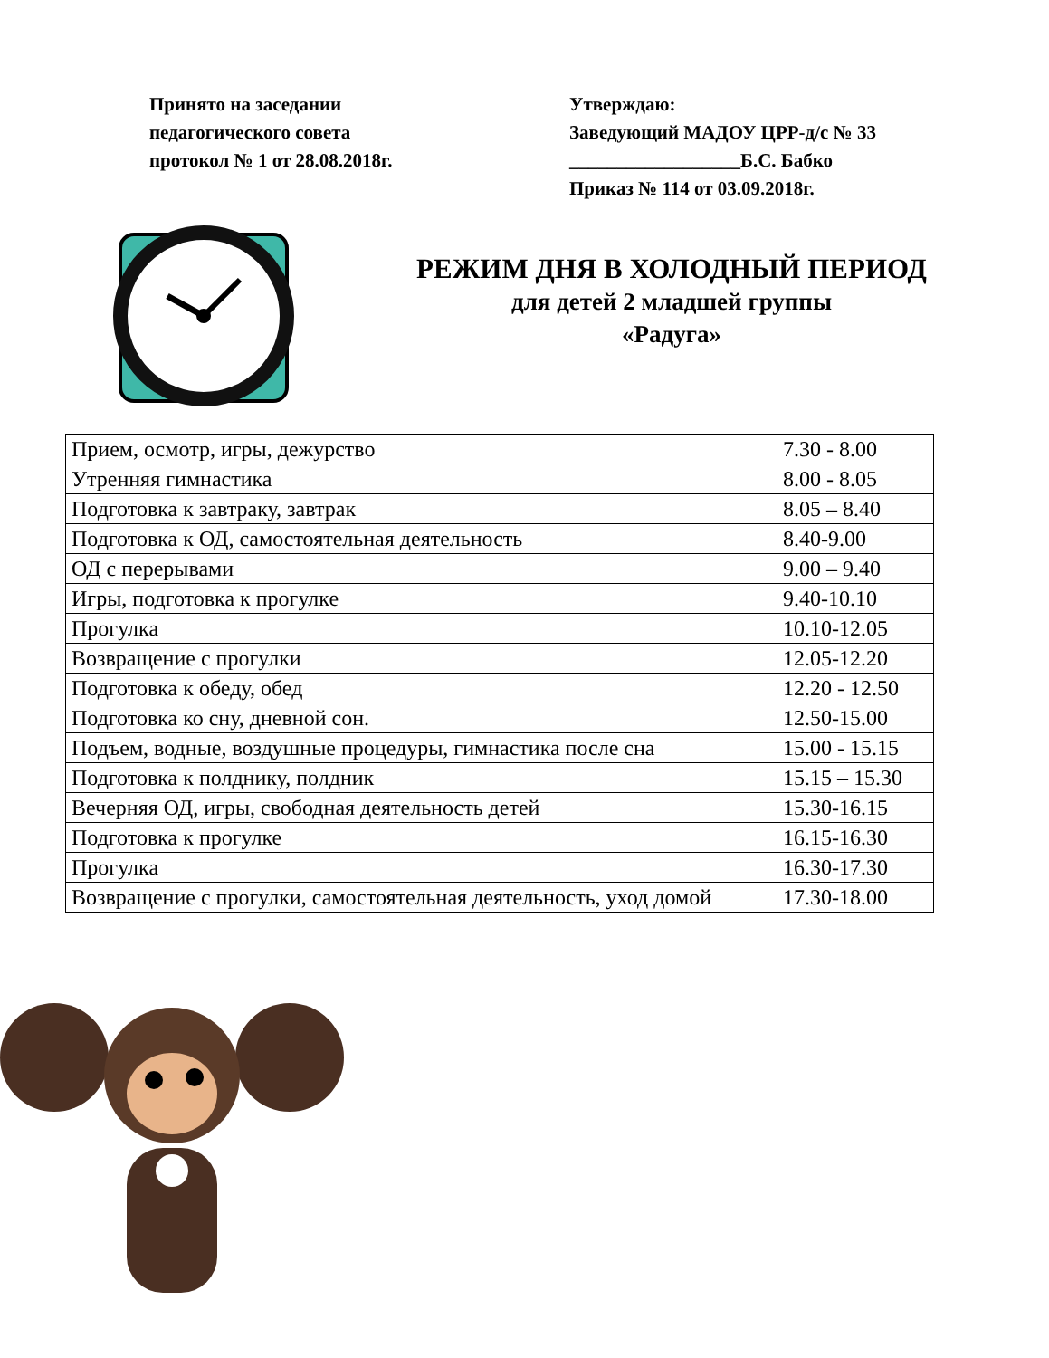Принято на заседании
педагогического совета
протокол № 1 от 28.08.2018г.
Утверждаю:
Заведующий МАДОУ ЦРР-д/с № 33
__________________Б.С. Бабко
Приказ № 114 от 03.09.2018г.
РЕЖИМ ДНЯ В ХОЛОДНЫЙ ПЕРИОД
для детей 2 младшей группы
«Радуга»
| Прием, осмотр, игры, дежурство | 7.30 - 8.00 |
| Утренняя гимнастика | 8.00 - 8.05 |
| Подготовка к завтраку, завтрак | 8.05 – 8.40 |
| Подготовка к ОД, самостоятельная деятельность | 8.40-9.00 |
| ОД с перерывами | 9.00 – 9.40 |
| Игры, подготовка к прогулке | 9.40-10.10 |
| Прогулка | 10.10-12.05 |
| Возвращение с прогулки | 12.05-12.20 |
| Подготовка к обеду, обед | 12.20 - 12.50 |
| Подготовка ко сну, дневной сон. | 12.50-15.00 |
| Подъем, водные, воздушные процедуры, гимнастика после сна | 15.00 - 15.15 |
| Подготовка к полднику, полдник | 15.15 – 15.30 |
| Вечерняя ОД, игры, свободная деятельность детей | 15.30-16.15 |
| Подготовка к прогулке | 16.15-16.30 |
| Прогулка | 16.30-17.30 |
| Возвращение с прогулки, самостоятельная деятельность, уход домой | 17.30-18.00 |